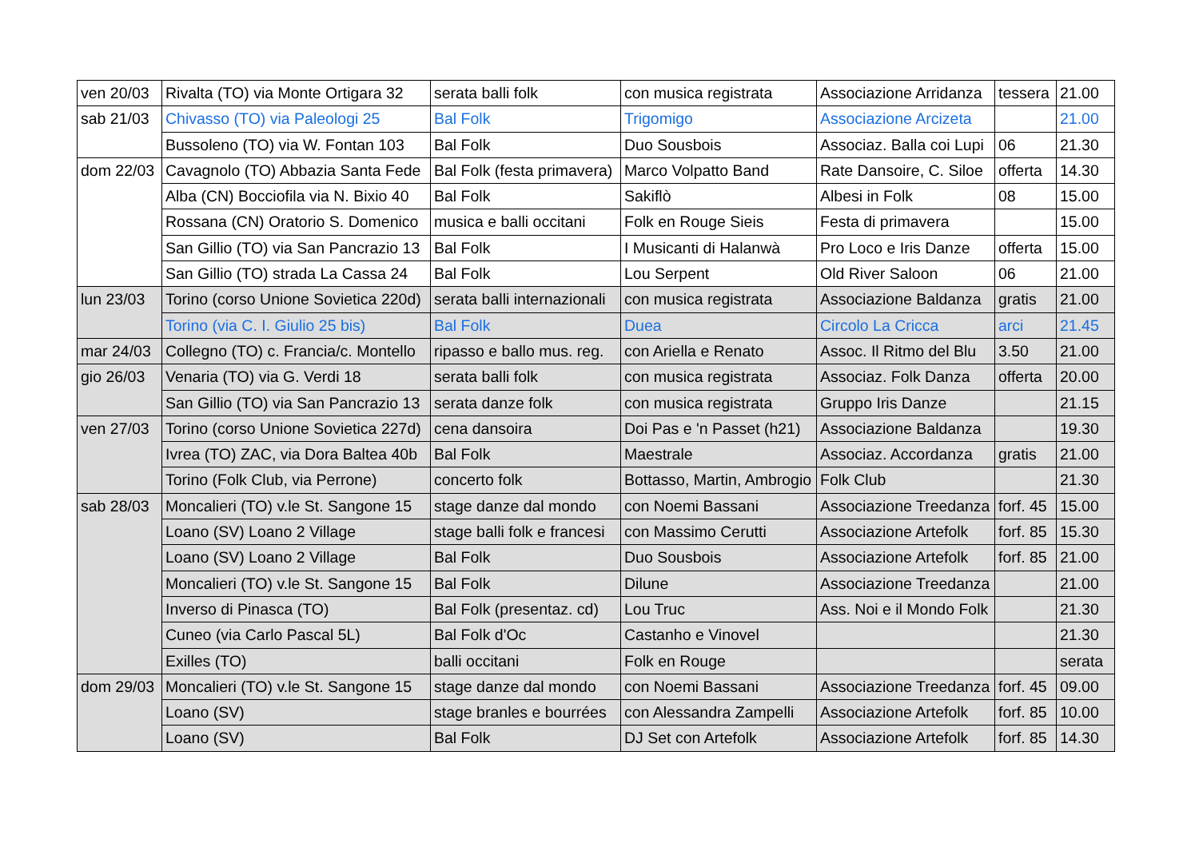| ven 20/03 | Rivalta (TO) via Monte Ortigara 32 | serata balli folk | con musica registrata | Associazione Arridanza | tessera | 21.00 |
| sab 21/03 | Chivasso (TO) via Paleologi 25 | Bal Folk | Trigomigo | Associazione Arcizeta | | 21.00 |
| | Bussoleno (TO) via W. Fontan 103 | Bal Folk | Duo Sousbois | Associaz. Balla coi Lupi | 06 | 21.30 |
| dom 22/03 | Cavagnolo (TO) Abbazia Santa Fede | Bal Folk (festa primavera) | Marco Volpatto Band | Rate Dansoire, C. Siloe | offerta | 14.30 |
| | Alba (CN) Bocciofila via N. Bixio 40 | Bal Folk | Sakiflò | Albesi in Folk | 08 | 15.00 |
| | Rossana (CN) Oratorio S. Domenico | musica e balli occitani | Folk en Rouge Sieis | Festa di primavera | | 15.00 |
| | San Gillio (TO) via San Pancrazio 13 | Bal Folk | I Musicanti di Halanwà | Pro Loco e Iris Danze | offerta | 15.00 |
| | San Gillio (TO) strada La Cassa 24 | Bal Folk | Lou Serpent | Old River Saloon | 06 | 21.00 |
| lun 23/03 | Torino (corso Unione Sovietica 220d) | serata balli internazionali | con musica registrata | Associazione Baldanza | gratis | 21.00 |
| | Torino (via C. I. Giulio 25 bis) | Bal Folk | Duea | Circolo La Cricca | arci | 21.45 |
| mar 24/03 | Collegno (TO) c. Francia/c. Montello | ripasso e ballo mus. reg. | con Ariella e Renato | Assoc. Il Ritmo del Blu | 3.50 | 21.00 |
| gio 26/03 | Venaria (TO) via G. Verdi 18 | serata balli folk | con musica registrata | Associaz. Folk Danza | offerta | 20.00 |
| | San Gillio (TO) via San Pancrazio 13 | serata danze folk | con musica registrata | Gruppo Iris Danze | | 21.15 |
| ven 27/03 | Torino (corso Unione Sovietica 227d) | cena dansoira | Doi Pas e 'n Passet (h21) | Associazione Baldanza | | 19.30 |
| | Ivrea (TO) ZAC, via Dora Baltea 40b | Bal Folk | Maestrale | Associaz. Accordanza | gratis | 21.00 |
| | Torino (Folk Club, via Perrone) | concerto folk | Bottasso, Martin, Ambrogio | Folk Club | | 21.30 |
| sab 28/03 | Moncalieri (TO) v.le St. Sangone 15 | stage danze dal mondo | con Noemi Bassani | Associazione Treedanza | forf. 45 | 15.00 |
| | Loano (SV) Loano 2 Village | stage balli folk e francesi | con Massimo Cerutti | Associazione Artefolk | forf. 85 | 15.30 |
| | Loano (SV) Loano 2 Village | Bal Folk | Duo Sousbois | Associazione Artefolk | forf. 85 | 21.00 |
| | Moncalieri (TO) v.le St. Sangone 15 | Bal Folk | Dilune | Associazione Treedanza | | 21.00 |
| | Inverso di Pinasca (TO) | Bal Folk (presentaz. cd) | Lou Truc | Ass. Noi e il Mondo Folk | | 21.30 |
| | Cuneo (via Carlo Pascal 5L) | Bal Folk d'Oc | Castanho e Vinovel | | | 21.30 |
| | Exilles (TO) | balli occitani | Folk en Rouge | | | serata |
| dom 29/03 | Moncalieri (TO) v.le St. Sangone 15 | stage danze dal mondo | con Noemi Bassani | Associazione Treedanza | forf. 45 | 09.00 |
| | Loano (SV) | stage branles e bourrées | con Alessandra Zampelli | Associazione Artefolk | forf. 85 | 10.00 |
| | Loano (SV) | Bal Folk | DJ Set con Artefolk | Associazione Artefolk | forf. 85 | 14.30 |